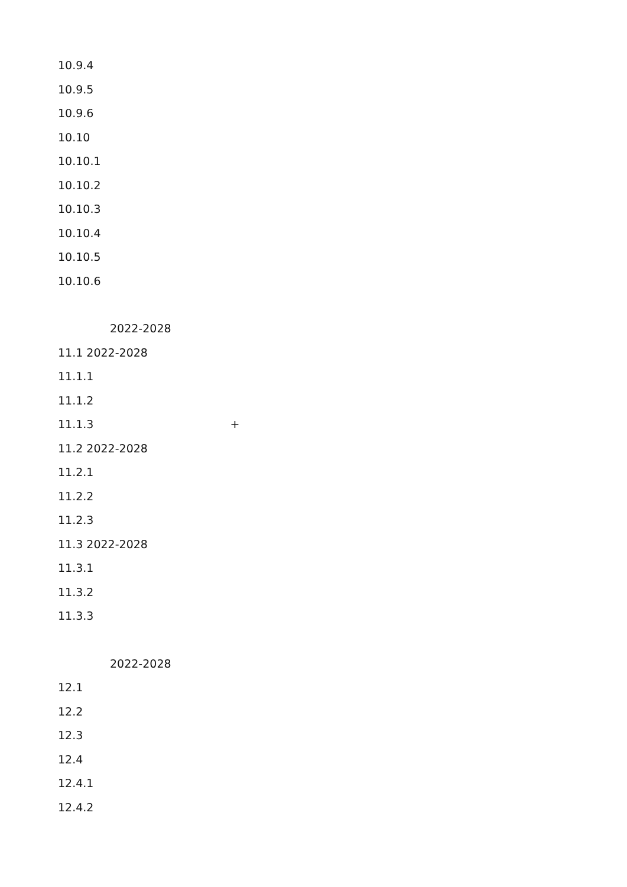10.9.4
10.9.5
10.9.6
10.10
10.10.1
10.10.2
10.10.3
10.10.4
10.10.5
10.10.6
2022-2028
11.1 2022-2028
11.1.1
11.1.2
11.1.3 +
11.2 2022-2028
11.2.1
11.2.2
11.2.3
11.3 2022-2028
11.3.1
11.3.2
11.3.3
2022-2028
12.1
12.2
12.3
12.4
12.4.1
12.4.2